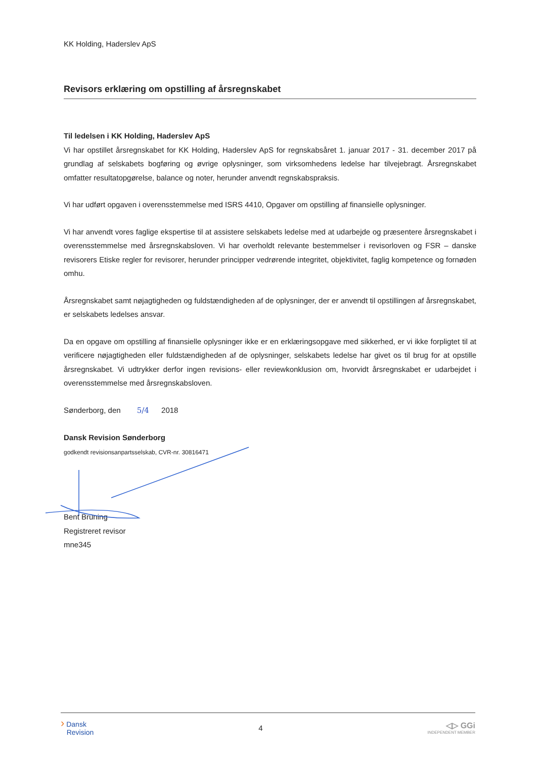KK Holding, Haderslev ApS
Revisors erklæring om opstilling af årsregnskabet
Til ledelsen i KK Holding, Haderslev ApS
Vi har opstillet årsregnskabet for KK Holding, Haderslev ApS for regnskabsåret 1. januar 2017 - 31. december 2017 på grundlag af selskabets bogføring og øvrige oplysninger, som virksomhedens ledelse har tilvejebragt. Årsregnskabet omfatter resultatopgørelse, balance og noter, herunder anvendt regnskabspraksis.
Vi har udført opgaven i overensstemmelse med ISRS 4410, Opgaver om opstilling af finansielle oplysninger.
Vi har anvendt vores faglige ekspertise til at assistere selskabets ledelse med at udarbejde og præsentere årsregnskabet i overensstemmelse med årsregnskabsloven. Vi har overholdt relevante bestemmelser i revisorloven og FSR – danske revisorers Etiske regler for revisorer, herunder principper vedrørende integritet, objektivitet, faglig kompetence og fornøden omhu.
Årsregnskabet samt nøjagtigheden og fuldstændigheden af de oplysninger, der er anvendt til opstillingen af årsregnskabet, er selskabets ledelses ansvar.
Da en opgave om opstilling af finansielle oplysninger ikke er en erklæringsopgave med sikkerhed, er vi ikke forpligtet til at verificere nøjagtigheden eller fuldstændigheden af de oplysninger, selskabets ledelse har givet os til brug for at opstille årsregnskabet. Vi udtrykker derfor ingen revisions- eller reviewkonklusion om, hvorvidt årsregnskabet er udarbejdet i overensstemmelse med årsregnskabsloven.
Sønderborg, den 5/4 2018
Dansk Revision Sønderborg
godkendt revisionsanpartsselskab, CVR-nr. 30816471
Bent Brüning
Registreret revisor
mne345
› Dansk
Revision
4
◁▷ GGi
INDEPENDENT MEMBER